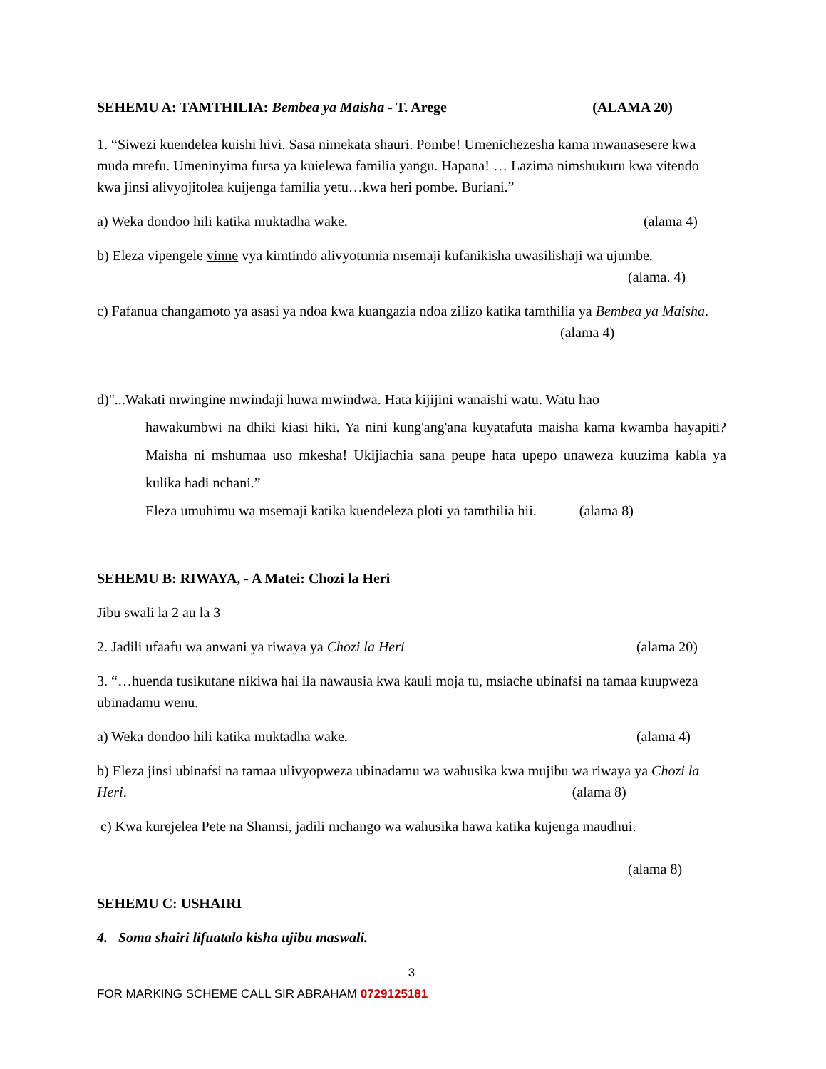SEHEMU A: TAMTHILIA: Bembea ya Maisha - T. Arege (ALAMA 20)
1. “Siwezi kuendelea kuishi hivi. Sasa nimekata shauri. Pombe! Umenichezesha kama mwanasesere kwa muda mrefu. Umeninyima fursa ya kuielewa familia yangu. Hapana! … Lazima nimshukuru kwa vitendo kwa jinsi alivyojitolea kuijenga familia yetu…kwa heri pombe. Buriani.”
a) Weka dondoo hili katika muktadha wake. (alama 4)
b) Eleza vipengele vinne vya kimtindo alivyotumia msemaji kufanikisha uwasilishaji wa ujumbe.
(alama. 4)
c) Fafanua changamoto ya asasi ya ndoa kwa kuangazia ndoa zilizo katika tamthilia ya Bembea ya Maisha. (alama 4)
d)"...Wakati mwingine mwindaji huwa mwindwa. Hata kijijini wanaishi watu. Watu hao
hawakumbwi na dhiki kiasi hiki. Ya nini kung'ang'ana kuyatafuta maisha kama kwamba hayapiti? Maisha ni mshumaa uso mkesha! Ukijiachia sana peupe hata upepo unaweza kuuzima kabla ya kulika hadi nchani.”
Eleza umuhimu wa msemaji katika kuendeleza ploti ya tamthilia hii. (alama 8)
SEHEMU B: RIWAYA, - A Matei: Chozi la Heri
Jibu swali la 2 au la 3
2. Jadili ufaafu wa anwani ya riwaya ya Chozi la Heri (alama 20)
3. “…huenda tusikutane nikiwa hai ila nawausia kwa kauli moja tu, msiache ubinafsi na tamaa kuupweza ubinadamu wenu.
a) Weka dondoo hili katika muktadha wake. (alama 4)
b) Eleza jinsi ubinafsi na tamaa ulivyopweza ubinadamu wa wahusika kwa mujibu wa riwaya ya Chozi la Heri. (alama 8)
c) Kwa kurejelea Pete na Shamsi, jadili mchango wa wahusika hawa katika kujenga maudhui.
(alama 8)
SEHEMU C: USHAIRI
4. Soma shairi lifuatalo kisha ujibu maswali.
3
FOR MARKING SCHEME CALL SIR ABRAHAM 0729125181